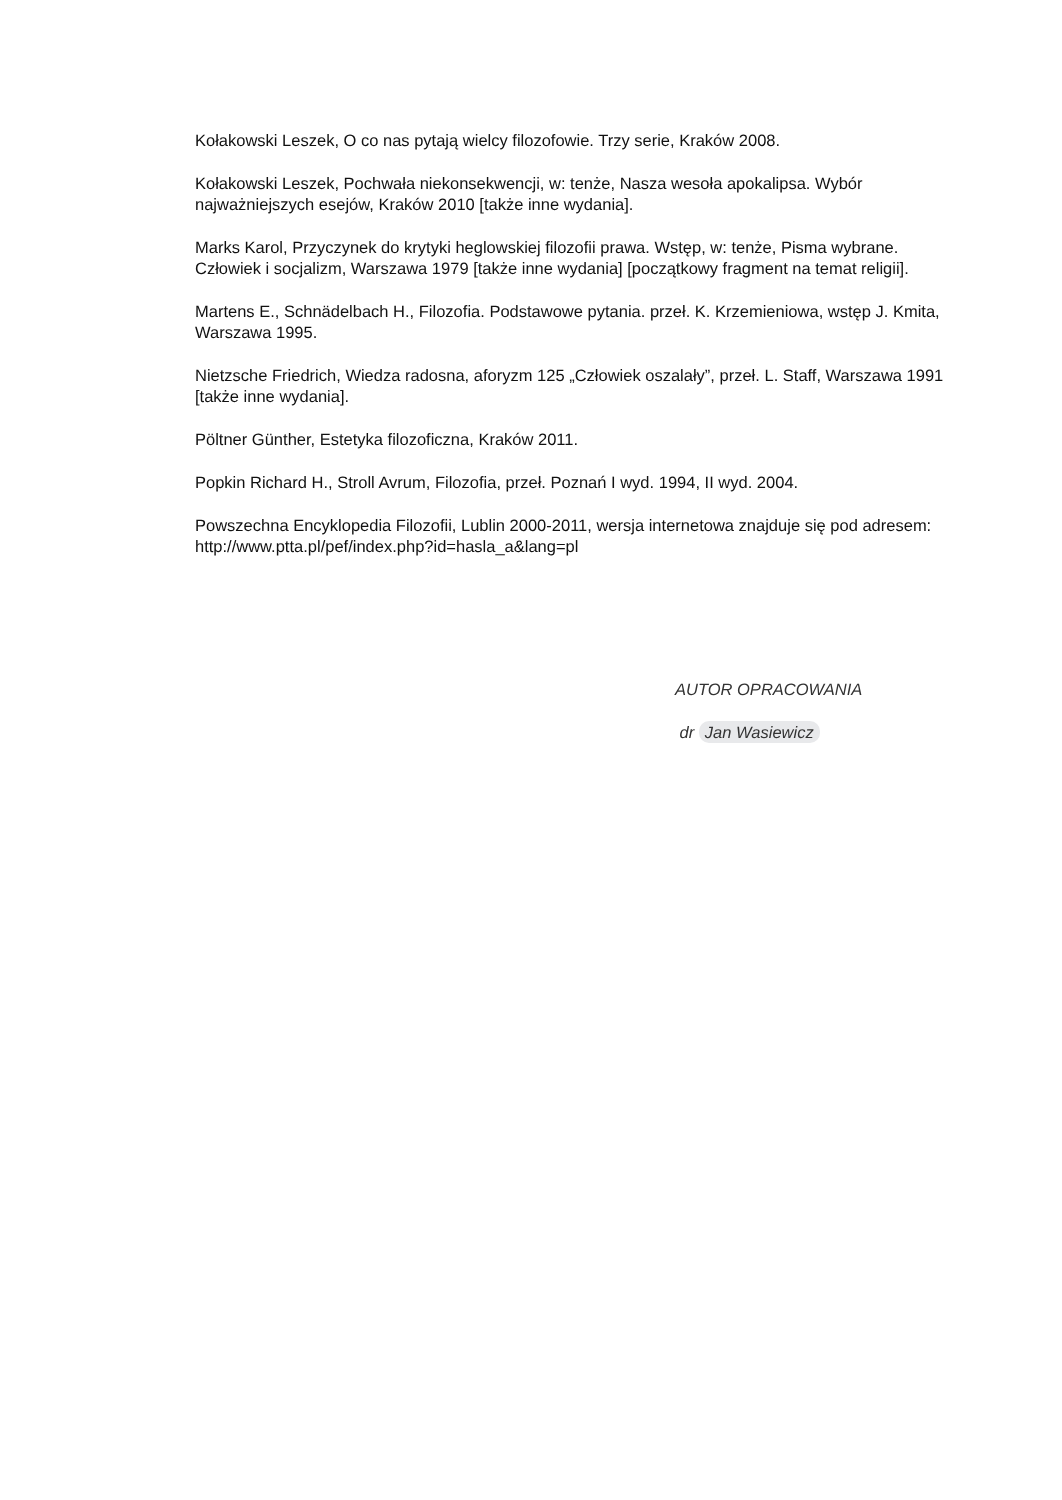Kołakowski Leszek, O co nas pytają wielcy filozofowie. Trzy serie, Kraków 2008.
Kołakowski Leszek, Pochwała niekonsekwencji, w: tenże, Nasza wesoła apokalipsa. Wybór najważniejszych esejów, Kraków 2010 [także inne wydania].
Marks Karol, Przyczynek do krytyki heglowskiej filozofii prawa. Wstęp, w: tenże, Pisma wybrane. Człowiek i socjalizm, Warszawa 1979 [także inne wydania] [początkowy fragment na temat religii].
Martens E., Schnädelbach H., Filozofia. Podstawowe pytania. przeł. K. Krzemieniowa, wstęp J. Kmita, Warszawa 1995.
Nietzsche Friedrich, Wiedza radosna, aforyzm 125 „Człowiek oszalały”, przeł. L. Staff, Warszawa 1991 [także inne wydania].
Pöltner Günther, Estetyka filozoficzna, Kraków 2011.
Popkin Richard H., Stroll Avrum, Filozofia, przeł. Poznań I wyd. 1994, II wyd. 2004.
Powszechna Encyklopedia Filozofii, Lublin 2000-2011, wersja internetowa znajduje się pod adresem: http://www.ptta.pl/pef/index.php?id=hasla_a&lang=pl
AUTOR OPRACOWANIA
dr Jan Wasiewicz